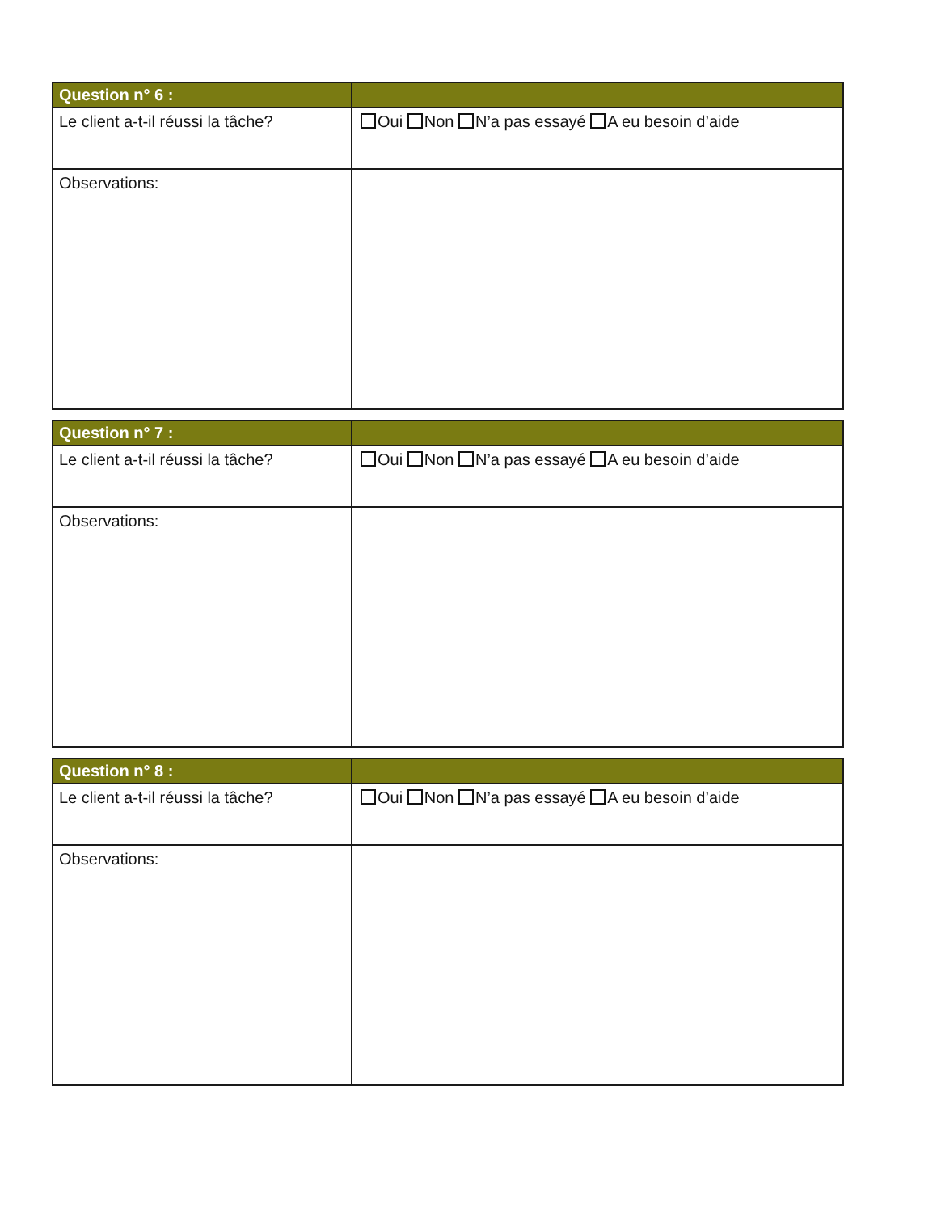| Question n° 6 : | |
| --- | --- |
| Le client a-t-il réussi la tâche? | Oui Non N’a pas essayé A eu besoin d’aide |
| Observations: | |
| Question n° 7 : | |
| --- | --- |
| Le client a-t-il réussi la tâche? | Oui Non N’a pas essayé A eu besoin d’aide |
| Observations: | |
| Question n° 8 : | |
| --- | --- |
| Le client a-t-il réussi la tâche? | Oui Non N’a pas essayé A eu besoin d’aide |
| Observations: | |